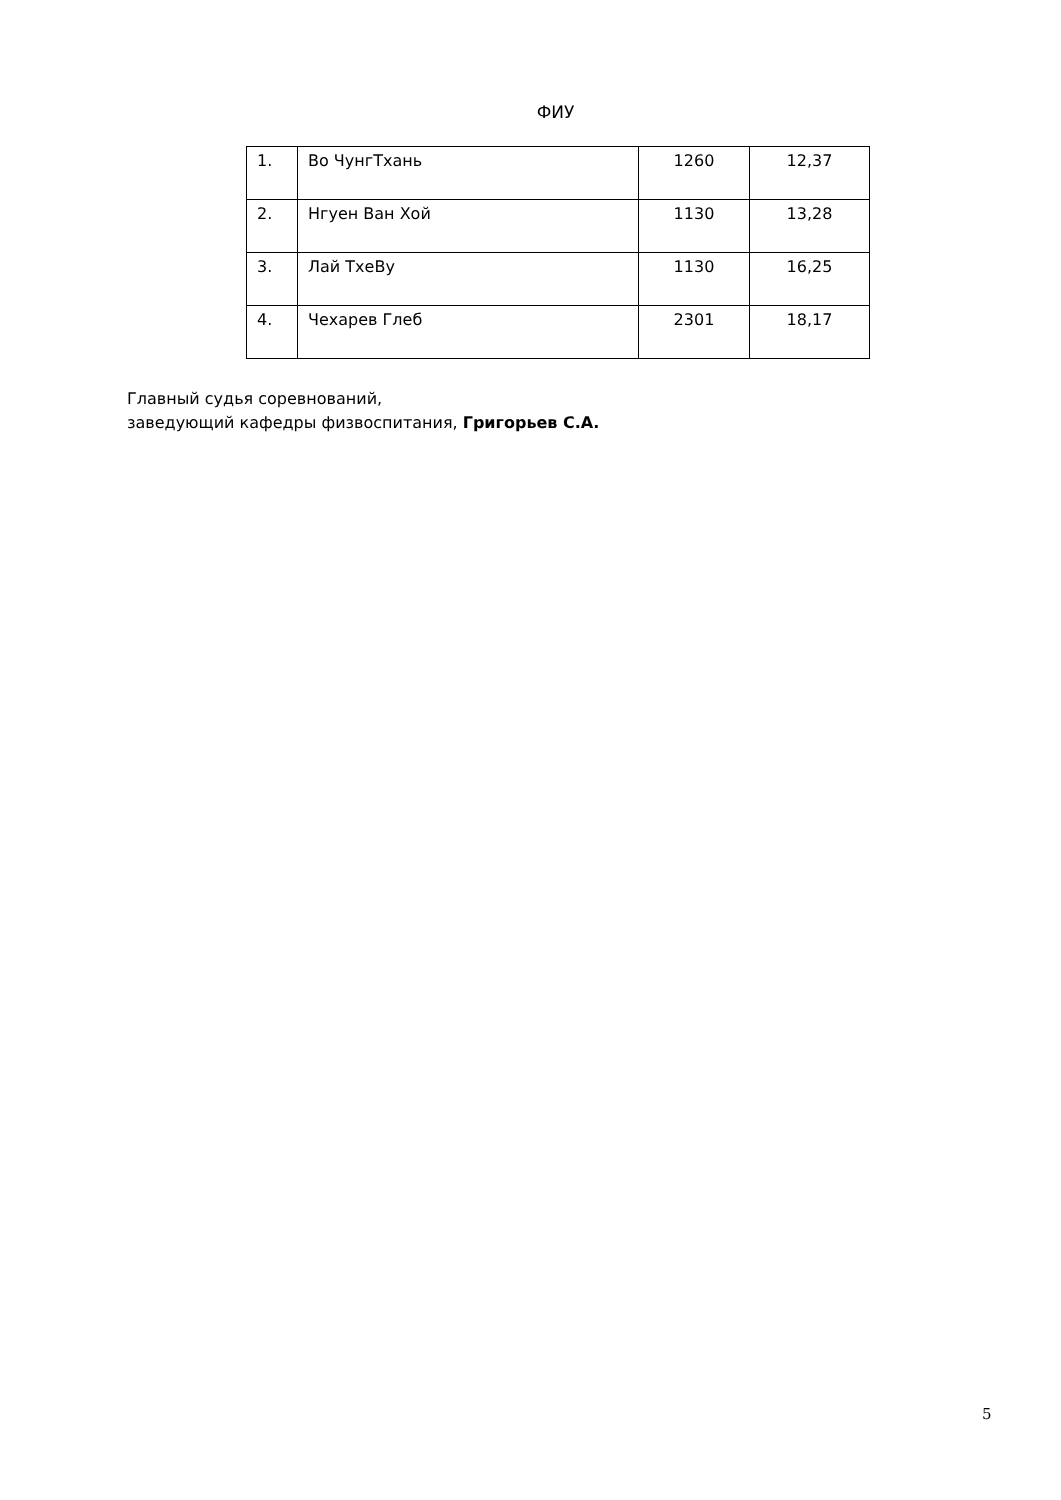ФИУ
| 1. | Во ЧунгТхань | 1260 | 12,37 |
| 2. | Нгуен Ван Хой | 1130 | 13,28 |
| 3. | Лай ТхеВу | 1130 | 16,25 |
| 4. | Чехарев Глеб | 2301 | 18,17 |
Главный судья соревнований,
заведующий кафедры физвоспитания, Григорьев С.А.
5